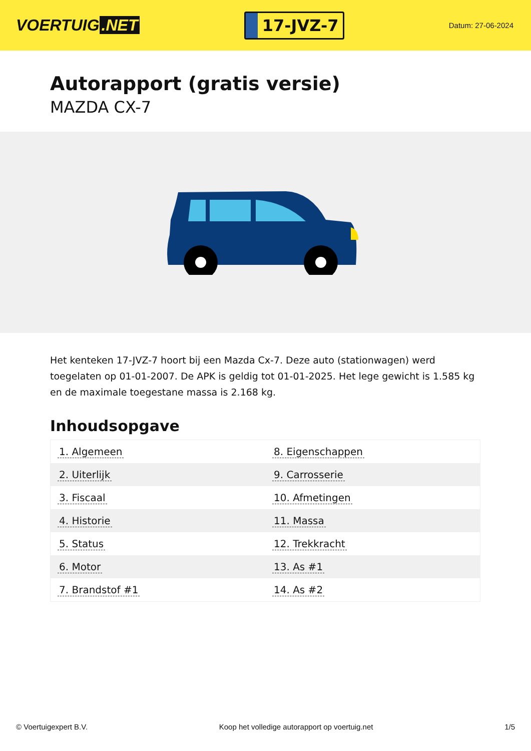VOERTUIG.NET
17-JVZ-7
Datum: 27-06-2024
Autorapport (gratis versie)
MAZDA CX-7
Het kenteken 17-JVZ-7 hoort bij een Mazda Cx-7. Deze auto (stationwagen) werd toegelaten op 01-01-2007. De APK is geldig tot 01-01-2025. Het lege gewicht is 1.585 kg en de maximale toegestane massa is 2.168 kg.
Inhoudsopgave
| 1. Algemeen | 8. Eigenschappen |
| 2. Uiterlijk | 9. Carrosserie |
| 3. Fiscaal | 10. Afmetingen |
| 4. Historie | 11. Massa |
| 5. Status | 12. Trekkracht |
| 6. Motor | 13. As #1 |
| 7. Brandstof #1 | 14. As #2 |
© Voertuigexpert B.V. Koop het volledige autorapport op voertuig.net 1/5